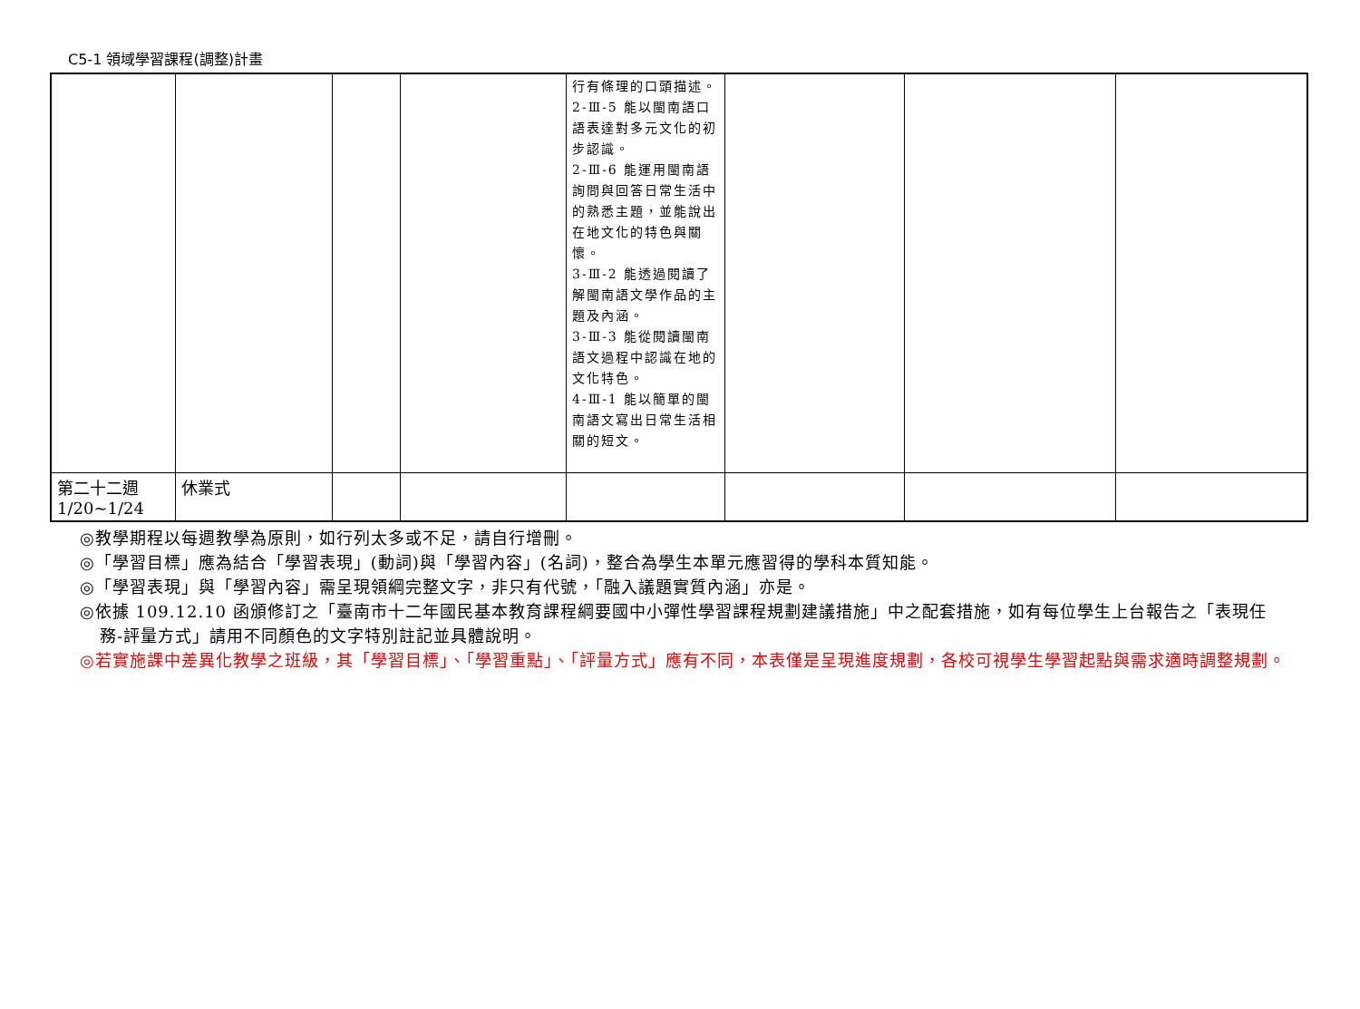C5-1 領域學習課程(調整)計畫
| | | | | 行有條理的口頭描述。 2-Ⅲ-5 能以閩南語口語表達對多元文化的初步認識。 2-Ⅲ-6 能運用閩南語詢問與回答日常生活中的熟悉主題，並能說出在地文化的特色與關懷。 3-Ⅲ-2 能透過閱讀了解閩南語文學作品的主題及內涵。 3-Ⅲ-3 能從閱讀閩南語文過程中認識在地的文化特色。 4-Ⅲ-1 能以簡單的閩南語文寫出日常生活相關的短文。 | | | |
| 第二十二週 1/20~1/24 | 休業式 | | | | | | |
◎教學期程以每週教學為原則，如行列太多或不足，請自行增刪。
◎「學習目標」應為結合「學習表現」(動詞)與「學習內容」(名詞)，整合為學生本單元應習得的學科本質知能。
◎「學習表現」與「學習內容」需呈現領綱完整文字，非只有代號，「融入議題實質內涵」亦是。
◎依據 109.12.10 函頒修訂之「臺南市十二年國民基本教育課程綱要國中小彈性學習課程規劃建議措施」中之配套措施，如有每位學生上台報告之「表現任務-評量方式」請用不同顏色的文字特別註記並具體說明。
◎若實施課中差異化教學之班級，其「學習目標」、「學習重點」、「評量方式」應有不同，本表僅是呈現進度規劃，各校可視學生學習起點與需求適時調整規劃。